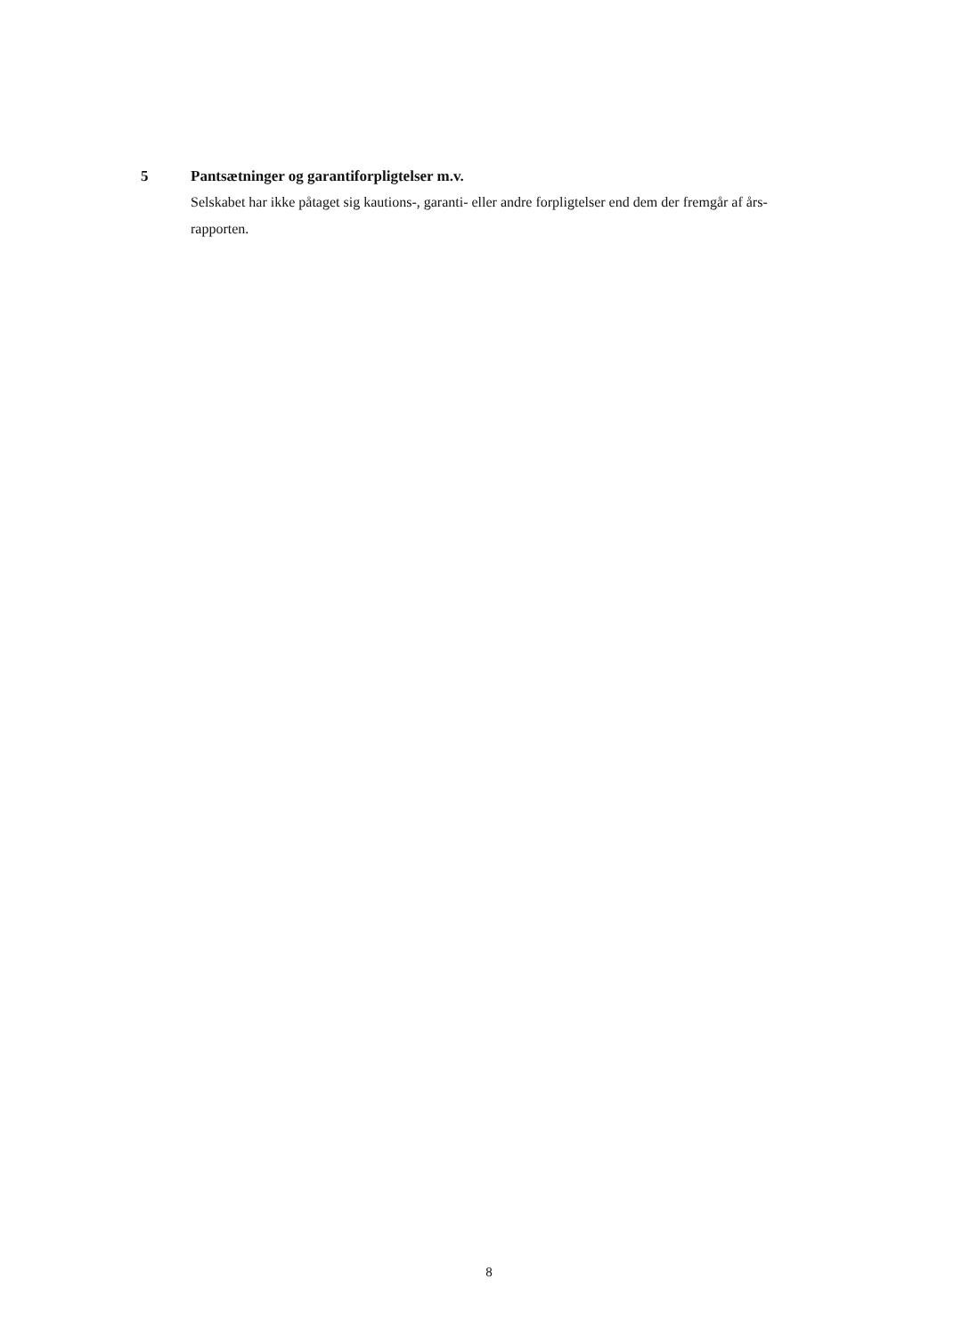5 Pantsætninger og garantiforpligtelser m.v.
Selskabet har ikke påtaget sig kautions-, garanti- eller andre forpligtelser end dem der fremgår af års-
rapporten.
8